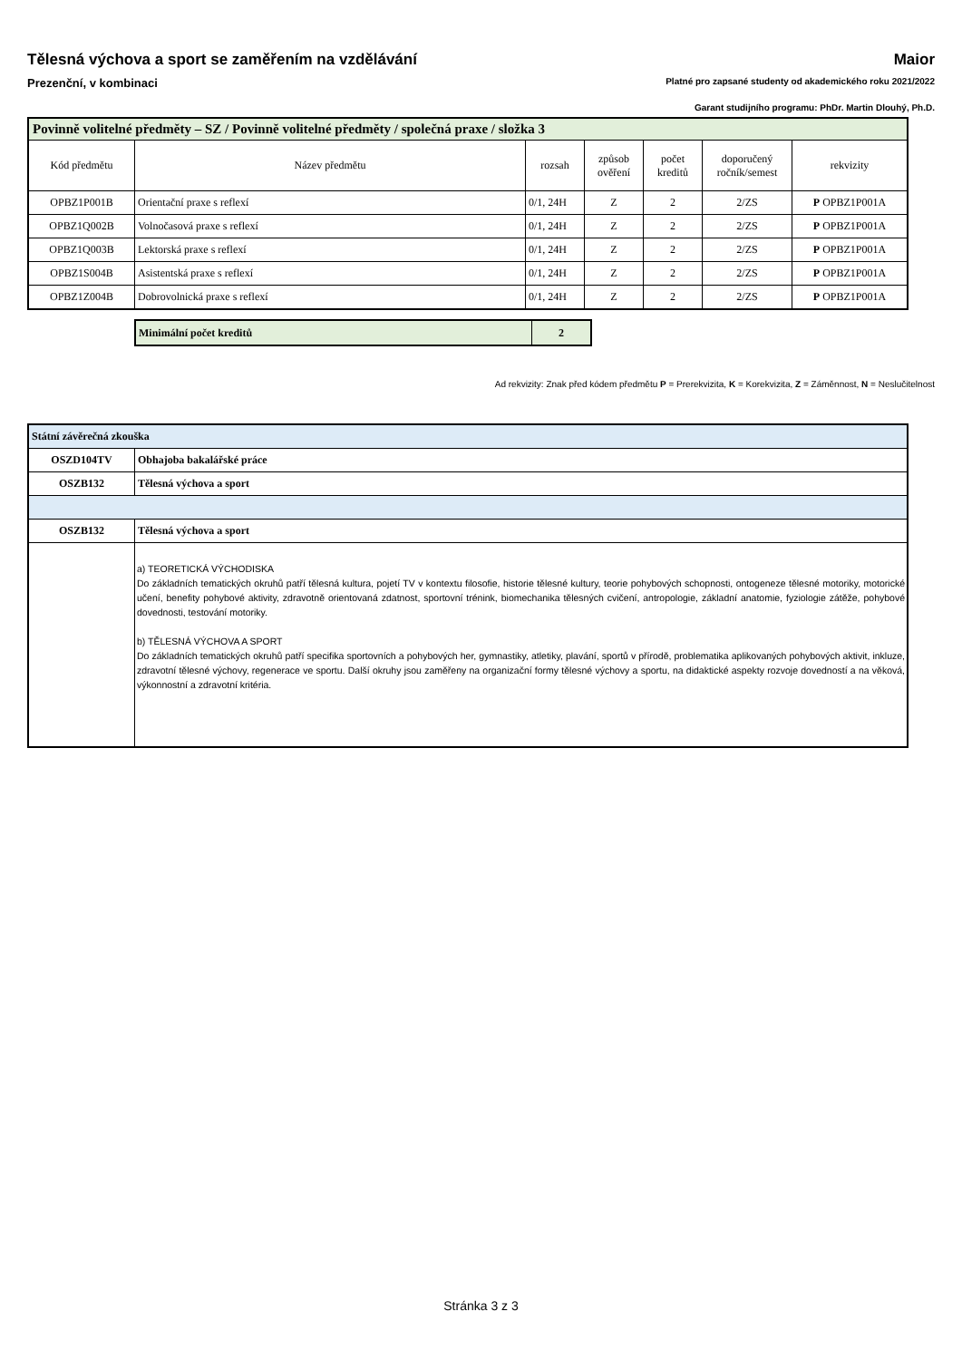Tělesná výchova a sport se zaměřením na vzdělávání Maior
Prezenční, v kombinaci Platné pro zapsané studenty od akademického roku 2021/2022
Garant studijního programu: PhDr. Martin Dlouhý, Ph.D.
| Povinně volitelné předměty – SZ / Povinně volitelné předměty / společná praxe / složka 3 | | | | | | |
| --- | --- | --- | --- | --- | --- | --- |
| Kód předmětu | Název předmětu | rozsah | způsob ověření | počet kreditů | doporučený ročník/semest | rekvizity |
| OPBZ1P001B | Orientační praxe s reflexí | 0/1, 24H | Z | 2 | 2/ZS | P OPBZ1P001A |
| OPBZ1Q002B | Volnočasová praxe s reflexí | 0/1, 24H | Z | 2 | 2/ZS | P OPBZ1P001A |
| OPBZ1Q003B | Lektorská praxe s reflexí | 0/1, 24H | Z | 2 | 2/ZS | P OPBZ1P001A |
| OPBZ1S004B | Asistentská praxe s reflexí | 0/1, 24H | Z | 2 | 2/ZS | P OPBZ1P001A |
| OPBZ1Z004B | Dobrovolnická praxe s reflexí | 0/1, 24H | Z | 2 | 2/ZS | P OPBZ1P001A |
| Minimální počet kreditů | 2 |
Ad rekvizity: Znak před kódem předmětu P = Prerekvizita, K = Korekvizita, Z = Záměnnost, N = Neslučitelnost
| Státní závěrečná zkouška | |
| OSZD104TV | Obhajoba bakalářské práce |
| OSZB132 | Tělesná výchova a sport |
| OSZB132 | Tělesná výchova a sport |
| | a) TEORETICKÁ VÝCHODISKA Do základních tematických okruhů patří tělesná kultura, pojetí TV v kontextu filosofie, historie tělesné kultury, teorie pohybových schopnosti, ontogeneze tělesné motoriky, motorické učení, benefity pohybové aktivity, zdravotně orientovaná zdatnost, sportovní trénink, biomechanika tělesných cvičení, antropologie, základní anatomie, fyziologie zátěže, pohybové dovednosti, testování motoriky. b) TĚLESNÁ VÝCHOVA A SPORT Do základních tematických okruhů patří specifika sportovních a pohybových her, gymnastiky, atletiky, plavání, sportů v přírodě, problematika aplikovaných pohybových aktivit, inkluze, zdravotní tělesné výchovy, regenerace ve sportu. Další okruhy jsou zaměřeny na organizační formy tělesné výchovy a sportu, na didaktické aspekty rozvoje dovedností a na věková, výkonnostní a zdravotní kritéria. |
Stránka 3 z 3